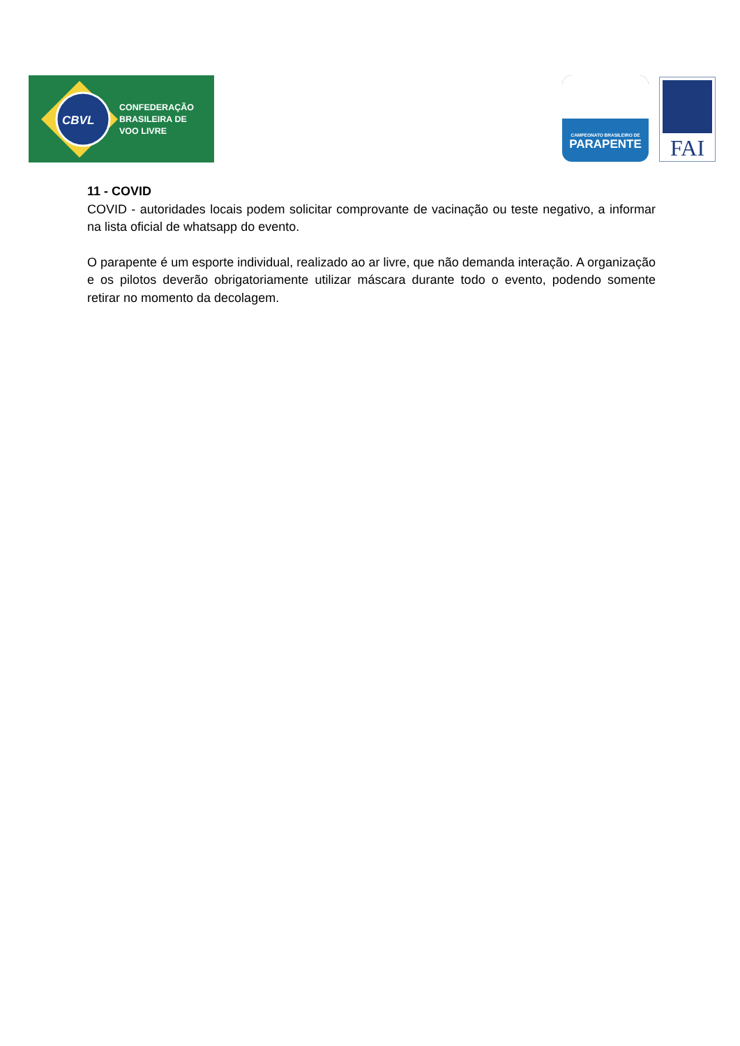CBVL
CONFEDERAÇÃO
BRASILEIRA DE
VOO LIVRE
CAMPEONATO BRASILEIRO DE
PARAPENTE
FAI
11 - COVID
COVID - autoridades locais podem solicitar comprovante de vacinação ou teste negativo, a informar na lista oficial de whatsapp do evento.
O parapente é um esporte individual, realizado ao ar livre, que não demanda interação. A organização e os pilotos deverão obrigatoriamente utilizar máscara durante todo o evento, podendo somente retirar no momento da decolagem.